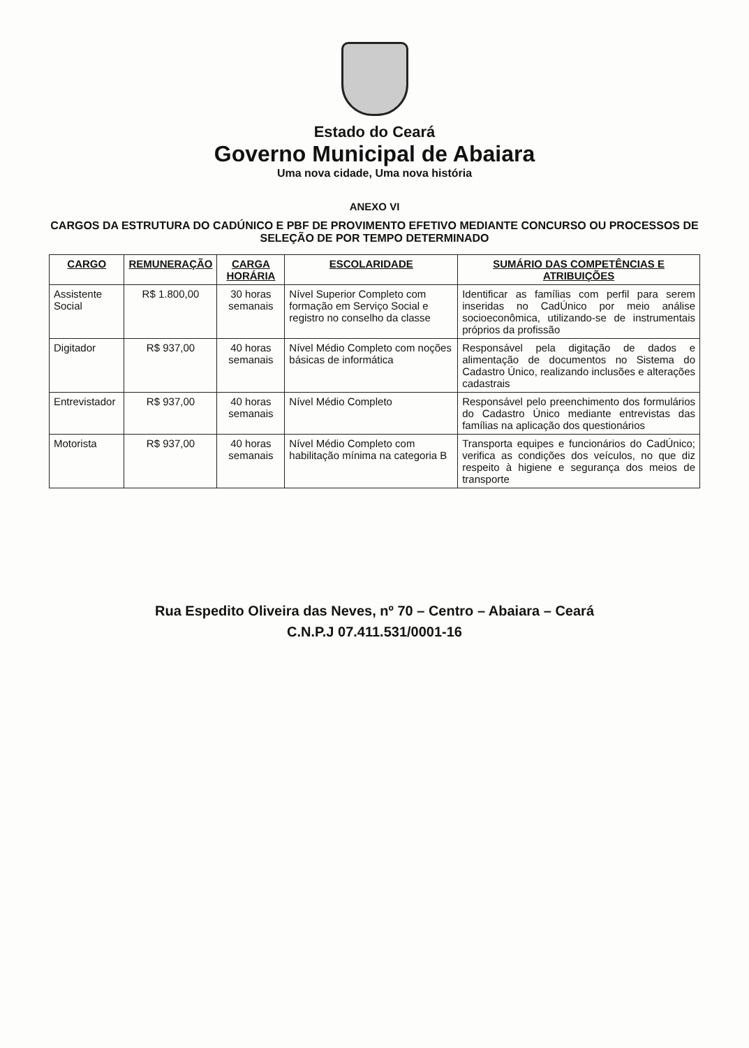Estado do Ceará
Governo Municipal de Abaiara
Uma nova cidade, Uma nova história
ANEXO VI
CARGOS DA ESTRUTURA DO CADÚNICO E PBF DE PROVIMENTO EFETIVO MEDIANTE CONCURSO OU PROCESSOS DE SELEÇÃO DE POR TEMPO DETERMINADO
| CARGO | REMUNERAÇÃO | CARGA HORÁRIA | ESCOLARIDADE | SUMÁRIO DAS COMPETÊNCIAS E ATRIBUIÇÕES |
| --- | --- | --- | --- | --- |
| Assistente Social | R$ 1.800,00 | 30 horas semanais | Nível Superior Completo com formação em Serviço Social e registro no conselho da classe | Identificar as famílias com perfil para serem inseridas no CadÚnico por meio análise socioeconômica, utilizando-se de instrumentais próprios da profissão |
| Digitador | R$ 937,00 | 40 horas semanais | Nível Médio Completo com noções básicas de informática | Responsável pela digitação de dados e alimentação de documentos no Sistema do Cadastro Único, realizando inclusões e alterações cadastrais |
| Entrevistador | R$ 937,00 | 40 horas semanais | Nível Médio Completo | Responsável pelo preenchimento dos formulários do Cadastro Único mediante entrevistas das famílias na aplicação dos questionários |
| Motorista | R$ 937,00 | 40 horas semanais | Nível Médio Completo com habilitação mínima na categoria B | Transporta equipes e funcionários do CadÚnico; verifica as condições dos veículos, no que diz respeito à higiene e segurança dos meios de transporte |
Rua Espedito Oliveira das Neves, nº 70 – Centro – Abaiara – Ceará
C.N.P.J 07.411.531/0001-16